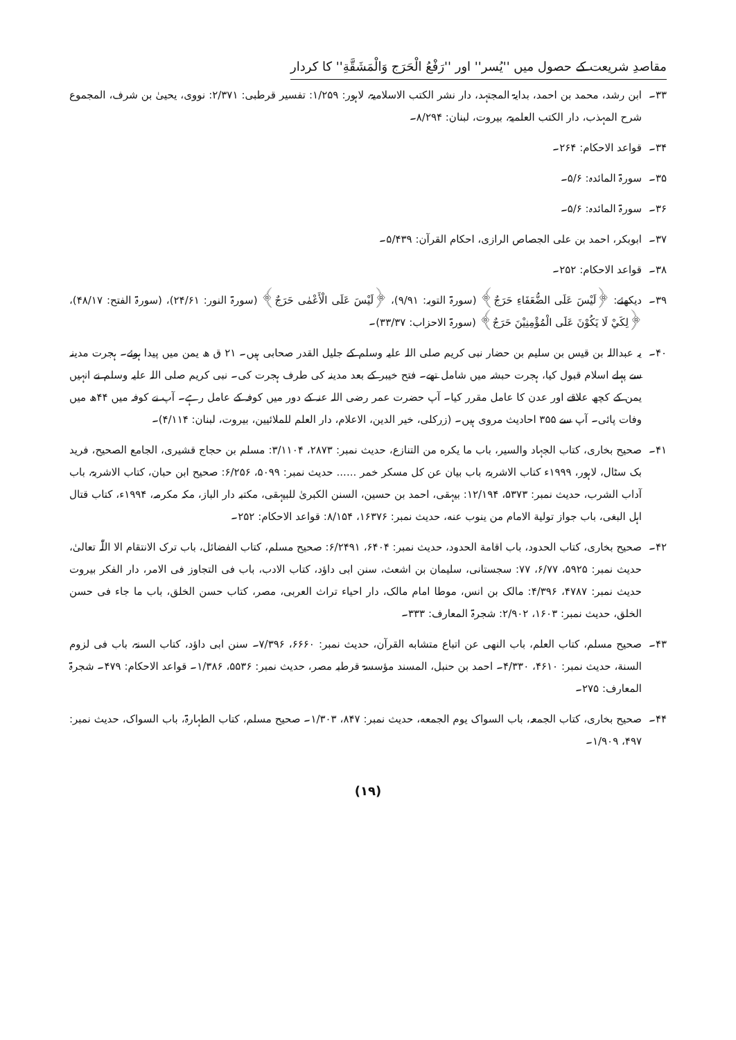مقاصدِ شریعت کے حصول میں ''یُسر'' اور ''رَفْعُ الْحَرَج وَالْمَشَقَّةِ'' کا کردار
۳۳۔ ابن رشد، محمد بن احمد، بدایۃ المجتہد، دار نشر الکتب الاسلامیۃ، لاہور: ۱/۲۵۹: تفسیر قرطبی: ۲/۳۷۱: نووی، یحییٰ بن شرف، المجموع شرح المہذب، دار الکتب العلمیۃ، بیروت، لبنان: ۸/۲۹۴۔
۳۴۔ قواعد الاحکام: ۲۶۴۔
۳۵۔ سورۃ المائدہ: ۵/۶۔
۳۶۔ سورۃ المائدہ: ۵/۶۔
۳۷۔ ابوبکر، احمد بن علی الجصاص الرازی، احکام القرآن: ۵/۴۳۹۔
۳۸۔ قواعد الاحکام: ۲۵۲۔
۳۹۔ دیکھئے: ﴿لَيْسَ عَلَى الضُّعَفَاءِ حَرَجٌ﴾ (سورۃ التوبہ: ۹/۹۱)، ﴿لَيْسَ عَلَى الْأَعْمٰى حَرَجٌ﴾ (سورۃ النور: ۲۴/۶۱)، (سورۃ الفتح: ۴۸/۱۷)، ﴿لِكَيْ لَا يَكُوْنَ عَلَى الْمُؤْمِنِيْنَ حَرَجٌ﴾ (سورۃ الاحزاب: ۳۳/۳۷)۔
۴۰۔ یہ عبداللہ بن قیس بن سلیم بن حضار نبی کریم صلی اللہ علیہ وسلم کے جلیل القدر صحابی ہیں۔ ۲۱ ق ھ یمن میں پیدا ہوئے۔ ہجرت مدینہ سے پہلے اسلام قبول کیا، ہجرت حبشہ میں شامل تھے۔ فتح خیبر کے بعد مدینہ کی طرف ہجرت کی۔ نبی کریم صلی اللہ علیہ وسلم نے انہیں یمن کے کچھ علاقے اور عدن کا عامل مقرر کیا۔ آپ حضرت عمر رضی اللہ عنہ کے دور میں کوفہ کے عامل رہے۔ آپ نے کوفہ میں ۴۴ھ میں وفات پائی۔ آپ سے ۳۵۵ احادیث مروی ہیں۔ (زرکلی، خیر الدین، الاعلام، دار العلم للملائیین، بیروت، لبنان: ۴/۱۱۴)۔
۴۱۔ صحیح بخاری، کتاب الجہاد والسیر، باب ما يكره من التنازع، حدیث نمبر: ۲۸۷۳، ۳/۱۱۰۴: مسلم بن حجاج قشیری، الجامع الصحیح، فرید بک سٹال، لاہور، ۱۹۹۹ء کتاب الاشربۃ، باب بيان عن كل مسكر خمر ...... حدیث نمبر: ۵۰۹۹، ۶/۲۵۶: صحیح ابن حبان، کتاب الاشربۃ، باب آداب الشرب، حدیث نمبر: ۵۳۷۳، ۱۲/۱۹۴: بیہقی، احمد بن حسین، السنن الکبریٰ للبیہقی، مکتبہ دار الباز، مکہ مکرمہ، ۱۹۹۴ء، کتاب قتال اہل البغی، باب جواز تولية الامام من ينوب عنه، حدیث نمبر: ۱۶۳۷۶، ۸/۱۵۴: قواعد الاحکام: ۲۵۲۔
۴۲۔ صحیح بخاری، کتاب الحدود، باب اقامة الحدود، حدیث نمبر: ۶۴۰۴، ۶/۲۴۹۱: صحیح مسلم، کتاب الفضائل، باب ترک الانتقام الا اللّٰہ تعالیٰ، حدیث نمبر: ۵۹۲۵، ۶/۷۷، ۷۷: سجستانی، سلیمان بن اشعث، سنن ابی داؤد، کتاب الادب، باب فی التجاوز فی الامر، دار الفکر بیروت حدیث نمبر: ۴۷۸۷، ۴/۳۹۶: مالک بن انس، موطا امام مالک، دار احیاء تراث العربی، مصر، کتاب حسن الخلق، باب ما جاء فی حسن الخلق، حدیث نمبر: ۱۶۰۳، ۲/۹۰۲: شجرۃ المعارف: ۳۳۳۔
۴۳۔ صحیح مسلم، کتاب العلم، باب النهی عن اتباع متشابه القرآن، حدیث نمبر: ۶۶۶۰، ۷/۳۹۶۔ سنن ابی داؤد، کتاب السنۃ، باب فی لزوم السنة، حدیث نمبر: ۴۶۱۰، ۴/۳۳۰۔ احمد بن حنبل، المسند مؤسسۃ قرطبہ مصر، حدیث نمبر: ۵۵۳۶، ۱/۳۸۶۔ قواعد الاحکام: ۴۷۹۔ شجرۃ المعارف: ۲۷۵۔
۴۴۔ صحیح بخاری، کتاب الجمعہ، باب السواک یوم الجمعه، حدیث نمبر: ۸۴۷، ۱/۳۰۳۔ صحیح مسلم، کتاب الطہارۃ، باب السواک، حدیث نمبر: ۴۹۷، ۱/۹۰۹۔
(۱۹)